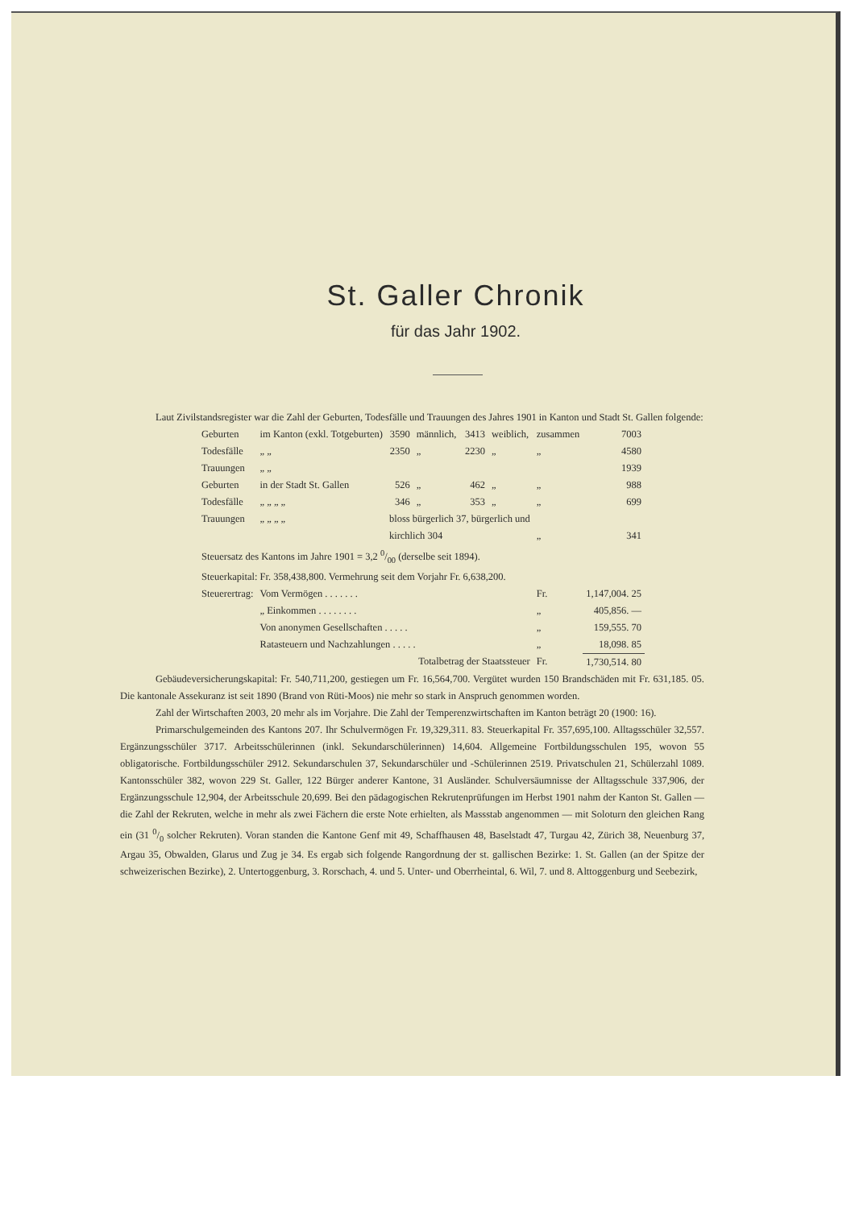St. Galler Chronik
für das Jahr 1902.
Laut Zivilstandsregister war die Zahl der Geburten, Todesfälle und Trauungen des Jahres 1901 in Kanton und Stadt St. Gallen folgende:
| Geburten | im Kanton (exkl. Totgeburten) | 3590 | männlich, | 3413 | weiblich, | zusammen | 7003 |
| Todesfälle | „ „ | 2350 | „ | 2230 | „ | „ | 4580 |
| Trauungen | „ „ | | | | | | 1939 |
| Geburten | in der Stadt St. Gallen | 526 | „ | 462 | „ | „ | 988 |
| Todesfälle | „ „ „ „ | 346 | „ | 353 | „ | „ | 699 |
| Trauungen | „ „ „ „ | bloss bürgerlich 37, bürgerlich und | | | | | |
| | | kirchlich 304 | | | | „ | 341 |
| Steuersatz des Kantons im Jahre 1901 = 3,2 0/00 (derselbe seit 1894). | | | | | | | |
| Steuerkapital: Fr. 358,438,800. Vermehrung seit dem Vorjahr Fr. 6,638,200. | | | | | | | |
| Steuerertrag: | Vom Vermögen . . . . . . . | | | | | Fr. | 1,147,004. 25 |
| | „ Einkommen . . . . . . . . | | | | | „ | 405,856. — |
| | Von anonymen Gesellschaften . . . . . | | | | | „ | 159,555. 70 |
| | Ratasteuern und Nachzahlungen . . . . . | | | | | „ | 18,098. 85 |
| | Totalbetrag der Staatssteuer | | | | | Fr. | 1,730,514. 80 |
Gebäudeversicherungskapital: Fr. 540,711,200, gestiegen um Fr. 16,564,700. Vergütet wurden 150 Brandschäden mit Fr. 631,185. 05. Die kantonale Assekuranz ist seit 1890 (Brand von Rüti-Moos) nie mehr so stark in Anspruch genommen worden.
Zahl der Wirtschaften 2003, 20 mehr als im Vorjahre. Die Zahl der Temperenzwirtschaften im Kanton beträgt 20 (1900: 16).
Primarschulgemeinden des Kantons 207. Ihr Schulvermögen Fr. 19,329,311. 83. Steuerkapital Fr. 357,695,100. Alltagsschüler 32,557. Ergänzungsschüler 3717. Arbeitsschülerinnen (inkl. Sekundarschülerinnen) 14,604. Allgemeine Fortbildungsschulen 195, wovon 55 obligatorische. Fortbildungsschüler 2912. Sekundarschulen 37, Sekundarschüler und -Schülerinnen 2519. Privatschulen 21, Schülerzahl 1089. Kantonsschüler 382, wovon 229 St. Galler, 122 Bürger anderer Kantone, 31 Ausländer. Schulversäumnisse der Alltagsschule 337,906, der Ergänzungsschule 12,904, der Arbeitsschule 20,699. Bei den pädagogischen Rekrutenprüfungen im Herbst 1901 nahm der Kanton St. Gallen — die Zahl der Rekruten, welche in mehr als zwei Fächern die erste Note erhielten, als Massstab angenommen — mit Soloturn den gleichen Rang ein (31 0/0 solcher Rekruten). Voran standen die Kantone Genf mit 49, Schaffhausen 48, Baselstadt 47, Turgau 42, Zürich 38, Neuenburg 37, Argau 35, Obwalden, Glarus und Zug je 34. Es ergab sich folgende Rangordnung der st. gallischen Bezirke: 1. St. Gallen (an der Spitze der schweizerischen Bezirke), 2. Untertoggenburg, 3. Rorschach, 4. und 5. Unter- und Oberrheintal, 6. Wil, 7. und 8. Alttoggenburg und Seebezirk,